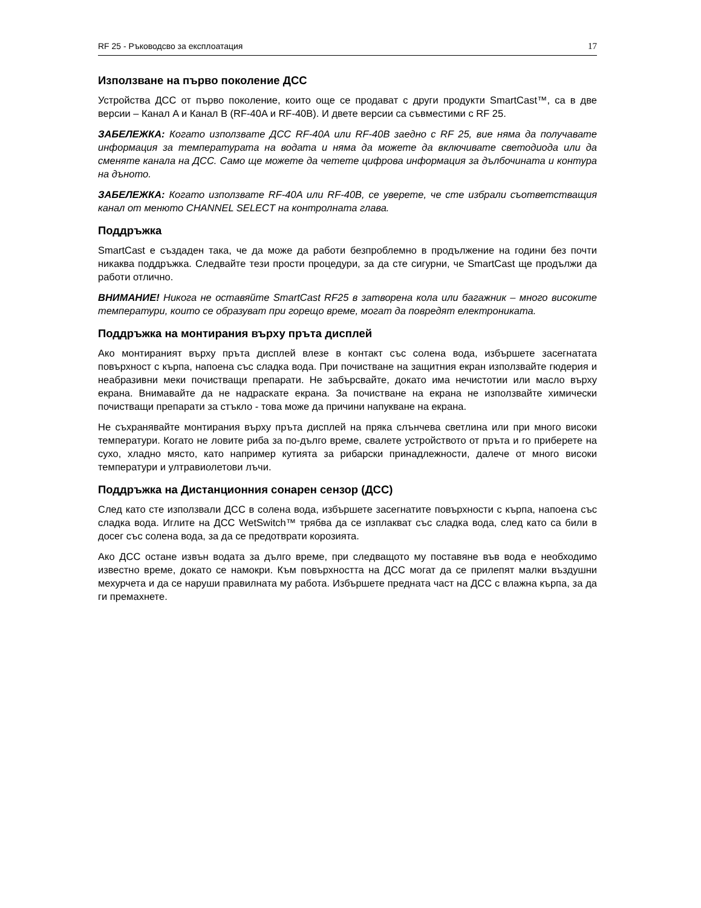RF 25 - Ръководсво за експлоатация 17
Използване на първо поколение ДСС
Устройства ДСС от първо поколение, които още се продават с други продукти SmartCast™, са в две версии – Канал A и Канал B (RF-40A и RF-40B). И двете версии са съвместими с RF 25.
ЗАБЕЛЕЖКА: Когато използвате ДСС RF-40A или RF-40B заедно с RF 25, вие няма да получавате информация за температурата на водата и няма да можете да включивате светодиода или да сменяте канала на ДСС. Само ще можете да четете цифрова информация за дълбочината и контура на дъното.
ЗАБЕЛЕЖКА: Когато използвате RF-40A или RF-40B, се уверете, че сте избрали съответстващия канал от менюто CHANNEL SELECT на контролната глава.
Поддръжка
SmartCast е създаден така, че да може да работи безпроблемно в продължение на години без почти никаква поддръжка. Следвайте тези прости процедури, за да сте сигурни, че SmartCast ще продължи да работи отлично.
ВНИМАНИЕ! Никога не оставяйте SmartCast RF25 в затворена кола или багажник – много високите температури, които се образуват при горещо време, могат да повредят електрониката.
Поддръжка на монтирания върху пръта дисплей
Ако монтираният върху пръта дисплей влезе в контакт със солена вода, избършете засегнатата повърхност с кърпа, напоена със сладка вода. При почистване на защитния екран използвайте гюдерия и неабразивни меки почистващи препарати. Не забърсвайте, докато има нечистотии или масло върху екрана. Внимавайте да не надраскате екрана. За почистване на екрана не използвайте химически почистващи препарати за стъкло - това може да причини напукване на екрана.
Не съхранявайте монтирания върху пръта дисплей на пряка слънчева светлина или при много високи температури. Когато не ловите риба за по-дълго време, свалете устройството от пръта и го приберете на сухо, хладно място, като например кутията за рибарски принадлежности, далече от много високи температури и ултравиолетови лъчи.
Поддръжка на Дистанционния сонарен сензор (ДСС)
След като сте използвали ДСС в солена вода, избършете засегнатите повърхности с кърпа, напоена със сладка вода. Иглите на ДСС WetSwitch™ трябва да се изплакват със сладка вода, след като са били в досег със солена вода, за да се предотврати корозията.
Ако ДСС остане извън водата за дълго време, при следващото му поставяне във вода е необходимо известно време, докато се намокри. Към повърхността на ДСС могат да се прилепят малки въздушни мехурчета и да се наруши правилната му работа. Избършете предната част на ДСС с влажна кърпа, за да ги премахнете.